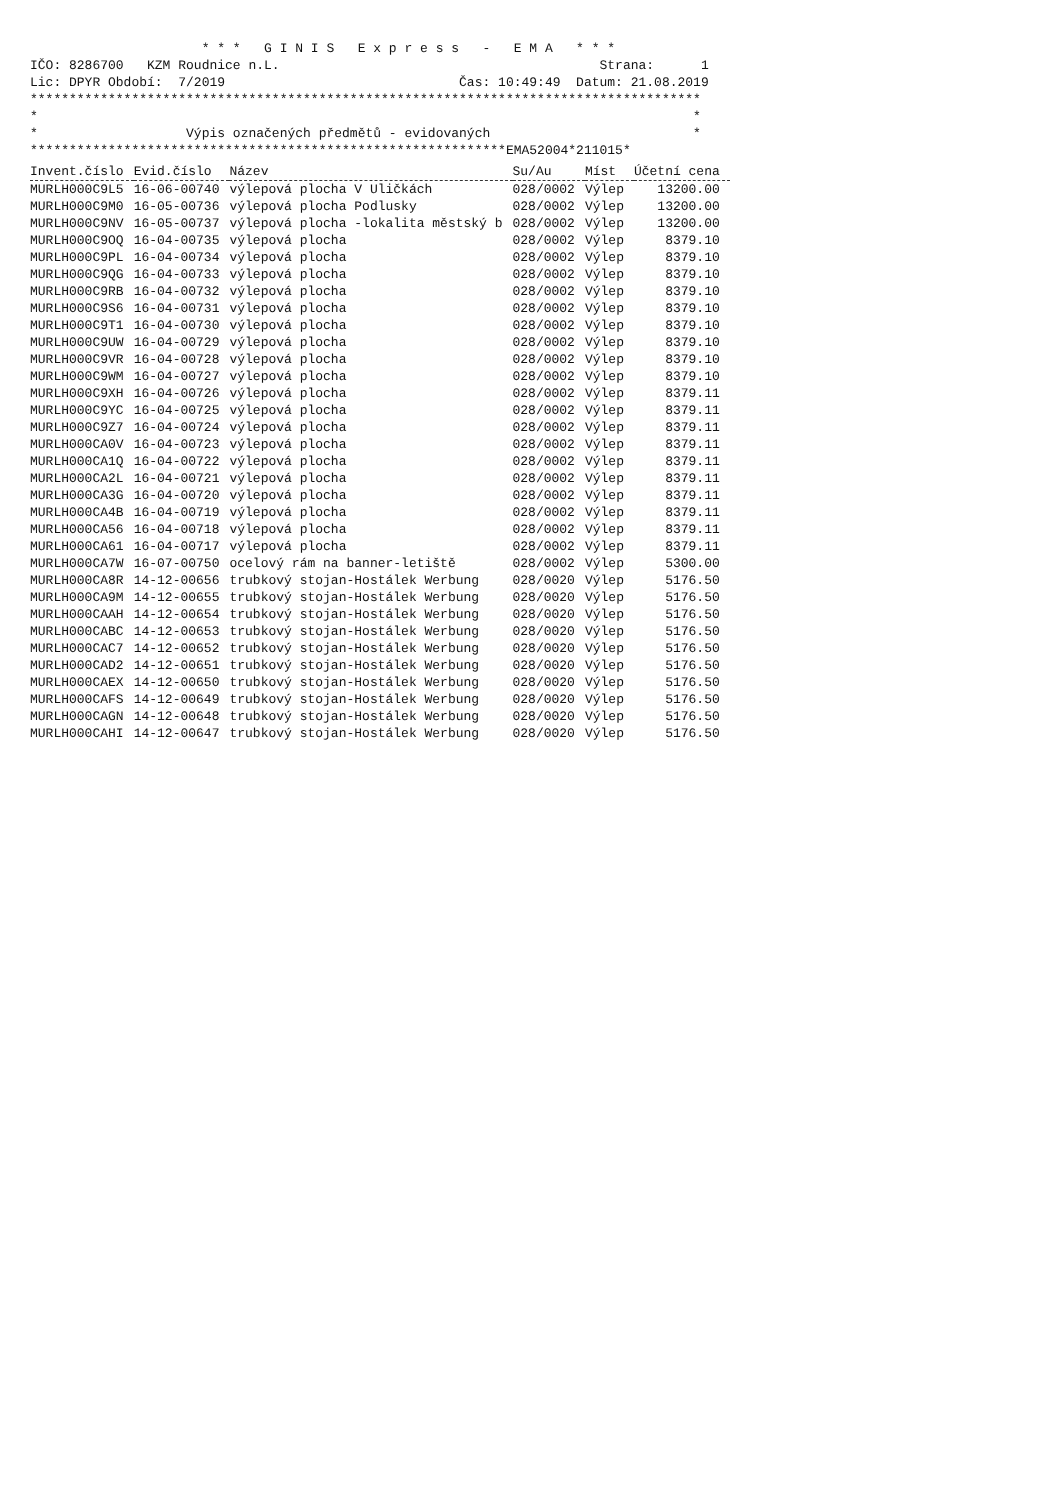* * * G I N I S E x p r e s s - E M A * * *
IČO: 8286700 KZM Roudnice n.L. Strana: 1
Lic: DPYR Období: 7/2019 Čas: 10:49:49 Datum: 21.08.2019
**************************************************************************************
* *
* Výpis označených předmětů - evidovaných *
*************************************************************EMA52004*211015*
| Invent.číslo | Evid.číslo | Název | Su/Au | Míst | Účetní cena |
| --- | --- | --- | --- | --- | --- |
| MURLH000C9L5 | 16-06-00740 | výlepová plocha V Uličkách | 028/0002 | Výlep | 13200.00 |
| MURLH000C9M0 | 16-05-00736 | výlepová plocha Podlusky | 028/0002 | Výlep | 13200.00 |
| MURLH000C9NV | 16-05-00737 | výlepová plocha -lokalita městský b | 028/0002 | Výlep | 13200.00 |
| MURLH000C9OQ | 16-04-00735 | výlepová plocha | 028/0002 | Výlep | 8379.10 |
| MURLH000C9PL | 16-04-00734 | výlepová plocha | 028/0002 | Výlep | 8379.10 |
| MURLH000C9QG | 16-04-00733 | výlepová plocha | 028/0002 | Výlep | 8379.10 |
| MURLH000C9RB | 16-04-00732 | výlepová plocha | 028/0002 | Výlep | 8379.10 |
| MURLH000C9S6 | 16-04-00731 | výlepová plocha | 028/0002 | Výlep | 8379.10 |
| MURLH000C9T1 | 16-04-00730 | výlepová plocha | 028/0002 | Výlep | 8379.10 |
| MURLH000C9UW | 16-04-00729 | výlepová plocha | 028/0002 | Výlep | 8379.10 |
| MURLH000C9VR | 16-04-00728 | výlepová plocha | 028/0002 | Výlep | 8379.10 |
| MURLH000C9WM | 16-04-00727 | výlepová plocha | 028/0002 | Výlep | 8379.10 |
| MURLH000C9XH | 16-04-00726 | výlepová plocha | 028/0002 | Výlep | 8379.11 |
| MURLH000C9YC | 16-04-00725 | výlepová plocha | 028/0002 | Výlep | 8379.11 |
| MURLH000C9Z7 | 16-04-00724 | výlepová plocha | 028/0002 | Výlep | 8379.11 |
| MURLH000CA0V | 16-04-00723 | výlepová plocha | 028/0002 | Výlep | 8379.11 |
| MURLH000CA1Q | 16-04-00722 | výlepová plocha | 028/0002 | Výlep | 8379.11 |
| MURLH000CA2L | 16-04-00721 | výlepová plocha | 028/0002 | Výlep | 8379.11 |
| MURLH000CA3G | 16-04-00720 | výlepová plocha | 028/0002 | Výlep | 8379.11 |
| MURLH000CA4B | 16-04-00719 | výlepová plocha | 028/0002 | Výlep | 8379.11 |
| MURLH000CA56 | 16-04-00718 | výlepová plocha | 028/0002 | Výlep | 8379.11 |
| MURLH000CA61 | 16-04-00717 | výlepová plocha | 028/0002 | Výlep | 8379.11 |
| MURLH000CA7W | 16-07-00750 | ocelový rám na banner-letiště | 028/0002 | Výlep | 5300.00 |
| MURLH000CA8R | 14-12-00656 | trubkový stojan-Hostálek Werbung | 028/0020 | Výlep | 5176.50 |
| MURLH000CA9M | 14-12-00655 | trubkový stojan-Hostálek Werbung | 028/0020 | Výlep | 5176.50 |
| MURLH000CAAH | 14-12-00654 | trubkový stojan-Hostálek Werbung | 028/0020 | Výlep | 5176.50 |
| MURLH000CABC | 14-12-00653 | trubkový stojan-Hostálek Werbung | 028/0020 | Výlep | 5176.50 |
| MURLH000CAC7 | 14-12-00652 | trubkový stojan-Hostálek Werbung | 028/0020 | Výlep | 5176.50 |
| MURLH000CAD2 | 14-12-00651 | trubkový stojan-Hostálek Werbung | 028/0020 | Výlep | 5176.50 |
| MURLH000CAEX | 14-12-00650 | trubkový stojan-Hostálek Werbung | 028/0020 | Výlep | 5176.50 |
| MURLH000CAFS | 14-12-00649 | trubkový stojan-Hostálek Werbung | 028/0020 | Výlep | 5176.50 |
| MURLH000CAGN | 14-12-00648 | trubkový stojan-Hostálek Werbung | 028/0020 | Výlep | 5176.50 |
| MURLH000CAHI | 14-12-00647 | trubkový stojan-Hostálek Werbung | 028/0020 | Výlep | 5176.50 |